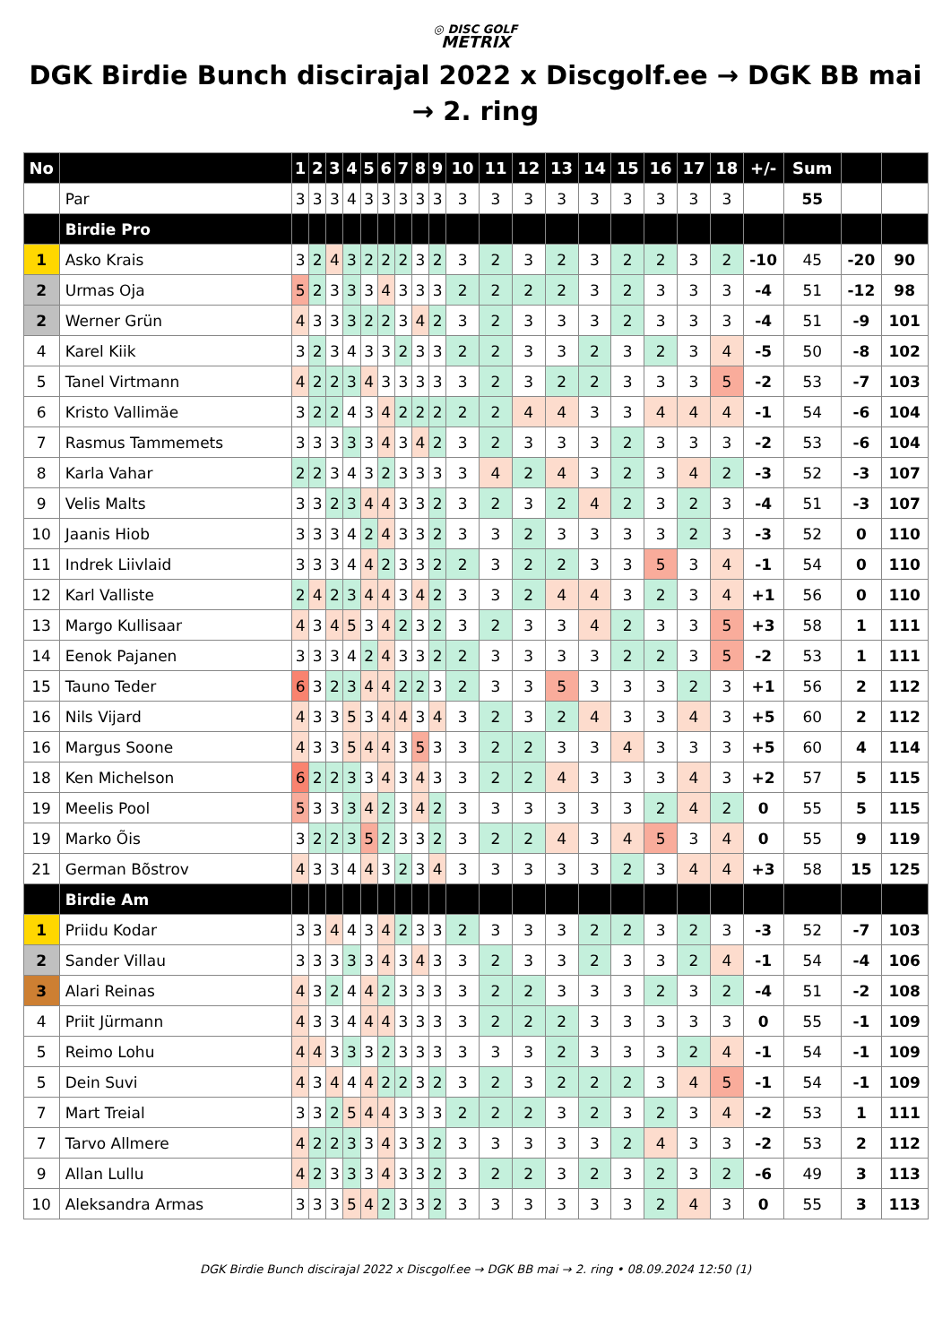◎ DISC GOLF
METRIX
DGK Birdie Bunch discirajal 2022 x Discgolf.ee → DGK BB mai → 2. ring
| No | | 1 | 2 | 3 | 4 | 5 | 6 | 7 | 8 | 9 | 10 | 11 | 12 | 13 | 14 | 15 | 16 | 17 | 18 | +/- | Sum | | |
| --- | --- | --- | --- | --- | --- | --- | --- | --- | --- | --- | --- | --- | --- | --- | --- | --- | --- | --- | --- | --- | --- | --- | --- |
| | Par | 3 | 3 | 3 | 4 | 3 | 3 | 3 | 3 | 3 | 3 | 3 | 3 | 3 | 3 | 3 | 3 | 3 | 3 | | 55 | | |
| | Birdie Pro | | | | | | | | | | | | | | | | | | | | | | |
| 1 | Asko Krais | 3 | 2 | 4 | 3 | 2 | 2 | 2 | 3 | 2 | 3 | 2 | 3 | 2 | 3 | 2 | 2 | 3 | 2 | -10 | 45 | -20 | 90 |
| 2 | Urmas Oja | 5 | 2 | 3 | 3 | 3 | 4 | 3 | 3 | 3 | 2 | 2 | 2 | 2 | 3 | 2 | 3 | 3 | 3 | -4 | 51 | -12 | 98 |
| 2 | Werner Grün | 4 | 3 | 3 | 3 | 2 | 2 | 3 | 4 | 2 | 3 | 2 | 3 | 3 | 3 | 2 | 3 | 3 | 3 | -4 | 51 | -9 | 101 |
| 4 | Karel Kiik | 3 | 2 | 3 | 4 | 3 | 3 | 2 | 3 | 3 | 2 | 2 | 3 | 3 | 2 | 3 | 2 | 3 | 4 | -5 | 50 | -8 | 102 |
| 5 | Tanel Virtmann | 4 | 2 | 2 | 3 | 4 | 3 | 3 | 3 | 3 | 3 | 2 | 3 | 2 | 2 | 3 | 3 | 3 | 5 | -2 | 53 | -7 | 103 |
| 6 | Kristo Vallimäe | 3 | 2 | 2 | 4 | 3 | 4 | 2 | 2 | 2 | 2 | 2 | 4 | 4 | 3 | 3 | 4 | 4 | 4 | -1 | 54 | -6 | 104 |
| 7 | Rasmus Tammemets | 3 | 3 | 3 | 3 | 3 | 4 | 3 | 4 | 2 | 3 | 2 | 3 | 3 | 3 | 2 | 3 | 3 | 3 | -2 | 53 | -6 | 104 |
| 8 | Karla Vahar | 2 | 2 | 3 | 4 | 3 | 2 | 3 | 3 | 3 | 3 | 4 | 2 | 4 | 3 | 2 | 3 | 4 | 2 | -3 | 52 | -3 | 107 |
| 9 | Velis Malts | 3 | 3 | 2 | 3 | 4 | 4 | 3 | 3 | 2 | 3 | 2 | 3 | 2 | 4 | 2 | 3 | 2 | 3 | -4 | 51 | -3 | 107 |
| 10 | Jaanis Hiob | 3 | 3 | 3 | 4 | 2 | 4 | 3 | 3 | 2 | 3 | 3 | 2 | 3 | 3 | 3 | 3 | 2 | 3 | -3 | 52 | 0 | 110 |
| 11 | Indrek Liivlaid | 3 | 3 | 3 | 4 | 4 | 2 | 3 | 3 | 2 | 2 | 3 | 2 | 2 | 3 | 3 | 5 | 3 | 4 | -1 | 54 | 0 | 110 |
| 12 | Karl Valliste | 2 | 4 | 2 | 3 | 4 | 4 | 3 | 4 | 2 | 3 | 3 | 2 | 4 | 4 | 3 | 2 | 3 | 4 | +1 | 56 | 0 | 110 |
| 13 | Margo Kullisaar | 4 | 3 | 4 | 5 | 3 | 4 | 2 | 3 | 2 | 3 | 2 | 3 | 3 | 4 | 2 | 3 | 3 | 5 | +3 | 58 | 1 | 111 |
| 14 | Eenok Pajanen | 3 | 3 | 3 | 4 | 2 | 4 | 3 | 3 | 2 | 2 | 3 | 3 | 3 | 3 | 2 | 2 | 3 | 5 | -2 | 53 | 1 | 111 |
| 15 | Tauno Teder | 6 | 3 | 2 | 3 | 4 | 4 | 2 | 2 | 3 | 2 | 3 | 3 | 5 | 3 | 3 | 3 | 2 | 3 | +1 | 56 | 2 | 112 |
| 16 | Nils Vijard | 4 | 3 | 3 | 5 | 3 | 4 | 4 | 3 | 4 | 3 | 2 | 3 | 2 | 4 | 3 | 3 | 4 | 3 | +5 | 60 | 2 | 112 |
| 16 | Margus Soone | 4 | 3 | 3 | 5 | 4 | 4 | 3 | 5 | 3 | 3 | 2 | 2 | 3 | 3 | 4 | 3 | 3 | 3 | +5 | 60 | 4 | 114 |
| 18 | Ken Michelson | 6 | 2 | 2 | 3 | 3 | 4 | 3 | 4 | 3 | 3 | 2 | 2 | 4 | 3 | 3 | 3 | 4 | 3 | +2 | 57 | 5 | 115 |
| 19 | Meelis Pool | 5 | 3 | 3 | 3 | 4 | 2 | 3 | 4 | 2 | 3 | 3 | 3 | 3 | 3 | 3 | 2 | 4 | 2 | 0 | 55 | 5 | 115 |
| 19 | Marko Õis | 3 | 2 | 2 | 3 | 5 | 2 | 3 | 3 | 2 | 3 | 2 | 2 | 4 | 3 | 4 | 5 | 3 | 4 | 0 | 55 | 9 | 119 |
| 21 | German Bõstrov | 4 | 3 | 3 | 4 | 4 | 3 | 2 | 3 | 4 | 3 | 3 | 3 | 3 | 3 | 2 | 3 | 4 | 4 | +3 | 58 | 15 | 125 |
| | Birdie Am | | | | | | | | | | | | | | | | | | | | | | |
| 1 | Priidu Kodar | 3 | 3 | 4 | 4 | 3 | 4 | 2 | 3 | 3 | 2 | 3 | 3 | 3 | 2 | 2 | 3 | 2 | 3 | -3 | 52 | -7 | 103 |
| 2 | Sander Villau | 3 | 3 | 3 | 3 | 3 | 4 | 3 | 4 | 3 | 3 | 2 | 3 | 3 | 2 | 3 | 3 | 2 | 4 | -1 | 54 | -4 | 106 |
| 3 | Alari Reinas | 4 | 3 | 2 | 4 | 4 | 2 | 3 | 3 | 3 | 3 | 2 | 2 | 3 | 3 | 3 | 2 | 3 | 2 | -4 | 51 | -2 | 108 |
| 4 | Priit Jürmann | 4 | 3 | 3 | 4 | 4 | 4 | 3 | 3 | 3 | 3 | 2 | 2 | 2 | 3 | 3 | 3 | 3 | 3 | 0 | 55 | -1 | 109 |
| 5 | Reimo Lohu | 4 | 4 | 3 | 3 | 3 | 2 | 3 | 3 | 3 | 3 | 3 | 3 | 2 | 3 | 3 | 3 | 2 | 4 | -1 | 54 | -1 | 109 |
| 5 | Dein Suvi | 4 | 3 | 4 | 4 | 4 | 2 | 2 | 3 | 2 | 3 | 2 | 3 | 2 | 2 | 2 | 3 | 4 | 5 | -1 | 54 | -1 | 109 |
| 7 | Mart Treial | 3 | 3 | 2 | 5 | 4 | 4 | 3 | 3 | 3 | 2 | 2 | 2 | 3 | 2 | 3 | 2 | 3 | 4 | -2 | 53 | 1 | 111 |
| 7 | Tarvo Allmere | 4 | 2 | 2 | 3 | 3 | 4 | 3 | 3 | 2 | 3 | 3 | 3 | 3 | 3 | 2 | 4 | 3 | 3 | -2 | 53 | 2 | 112 |
| 9 | Allan Lullu | 4 | 2 | 3 | 3 | 3 | 4 | 3 | 3 | 2 | 3 | 2 | 2 | 3 | 2 | 3 | 2 | 3 | 2 | -6 | 49 | 3 | 113 |
| 10 | Aleksandra Armas | 3 | 3 | 3 | 5 | 4 | 2 | 3 | 3 | 2 | 3 | 3 | 3 | 3 | 3 | 3 | 2 | 4 | 3 | 0 | 55 | 3 | 113 |
DGK Birdie Bunch discirajal 2022 x Discgolf.ee → DGK BB mai → 2. ring • 08.09.2024 12:50 (1)